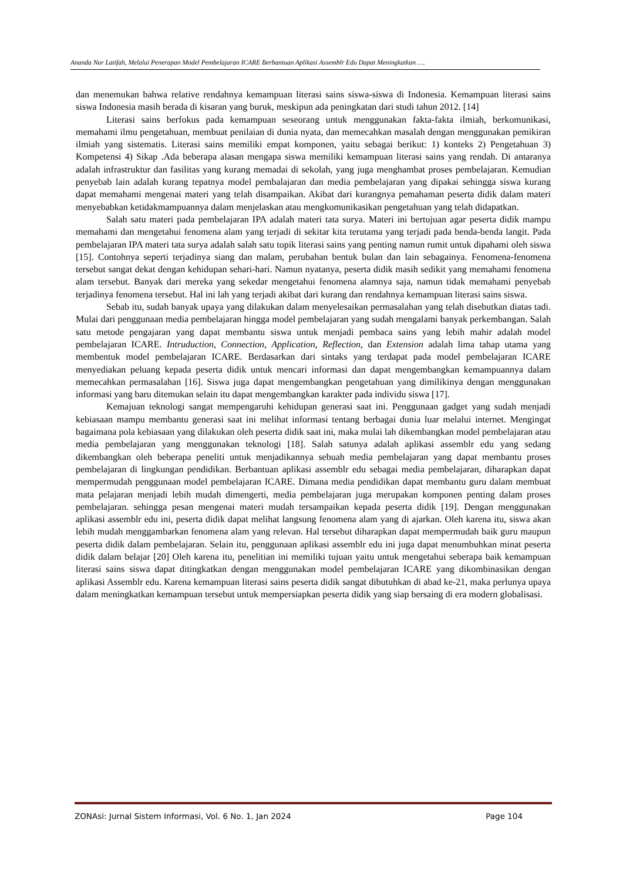Ananda Nur Latifah, Melalui Penerapan Model Pembelajaran ICARE Berbantuan Aplikasi Assemblr Edu Dapat Meningkatkan ….
dan menemukan bahwa relative rendahnya kemampuan literasi sains siswa-siswa di Indonesia. Kemampuan literasi sains siswa Indonesia masih berada di kisaran yang buruk, meskipun ada peningkatan dari studi tahun 2012. [14]
Literasi sains berfokus pada kemampuan seseorang untuk menggunakan fakta-fakta ilmiah, berkomunikasi, memahami ilmu pengetahuan, membuat penilaian di dunia nyata, dan memecahkan masalah dengan menggunakan pemikiran ilmiah yang sistematis. Literasi sains memiliki empat komponen, yaitu sebagai berikut: 1) konteks 2) Pengetahuan 3) Kompetensi 4) Sikap .Ada beberapa alasan mengapa siswa memiliki kemampuan literasi sains yang rendah. Di antaranya adalah infrastruktur dan fasilitas yang kurang memadai di sekolah, yang juga menghambat proses pembelajaran. Kemudian penyebab lain adalah kurang tepatnya model pembalajaran dan media pembelajaran yang dipakai sehingga siswa kurang dapat memahami mengenai materi yang telah disampaikan. Akibat dari kurangnya pemahaman peserta didik dalam materi menyebabkan ketidakmampuannya dalam menjelaskan atau mengkomunikasikan pengetahuan yang telah didapatkan.
Salah satu materi pada pembelajaran IPA adalah materi tata surya. Materi ini bertujuan agar peserta didik mampu memahami dan mengetahui fenomena alam yang terjadi di sekitar kita terutama yang terjadi pada benda-benda langit. Pada pembelajaran IPA materi tata surya adalah salah satu topik literasi sains yang penting namun rumit untuk dipahami oleh siswa [15]. Contohnya seperti terjadinya siang dan malam, perubahan bentuk bulan dan lain sebagainya. Fenomena-fenomena tersebut sangat dekat dengan kehidupan sehari-hari. Namun nyatanya, peserta didik masih sedikit yang memahami fenomena alam tersebut. Banyak dari mereka yang sekedar mengetahui fenomena alamnya saja, namun tidak memahami penyebab terjadinya fenomena tersebut. Hal ini lah yang terjadi akibat dari kurang dan rendahnya kemampuan literasi sains siswa.
Sebab itu, sudah banyak upaya yang dilakukan dalam menyelesaikan permasalahan yang telah disebutkan diatas tadi. Mulai dari penggunaan media pembelajaran hingga model pembelajaran yang sudah mengalami banyak perkembangan. Salah satu metode pengajaran yang dapat membantu siswa untuk menjadi pembaca sains yang lebih mahir adalah model pembelajaran ICARE. Intruduction, Connection, Application, Reflection, dan Extension adalah lima tahap utama yang membentuk model pembelajaran ICARE. Berdasarkan dari sintaks yang terdapat pada model pembelajaran ICARE menyediakan peluang kepada peserta didik untuk mencari informasi dan dapat mengembangkan kemampuannya dalam memecahkan permasalahan [16]. Siswa juga dapat mengembangkan pengetahuan yang dimilikinya dengan menggunakan informasi yang baru ditemukan selain itu dapat mengembangkan karakter pada individu siswa [17].
Kemajuan teknologi sangat mempengaruhi kehidupan generasi saat ini. Penggunaan gadget yang sudah menjadi kebiasaan mampu membantu generasi saat ini melihat informasi tentang berbagai dunia luar melalui internet. Mengingat bagaimana pola kebiasaan yang dilakukan oleh peserta didik saat ini, maka mulai lah dikembangkan model pembelajaran atau media pembelajaran yang menggunakan teknologi [18]. Salah satunya adalah aplikasi assemblr edu yang sedang dikembangkan oleh beberapa peneliti untuk menjadikannya sebuah media pembelajaran yang dapat membantu proses pembelajaran di lingkungan pendidikan. Berbantuan aplikasi assemblr edu sebagai media pembelajaran, diharapkan dapat mempermudah penggunaan model pembelajaran ICARE. Dimana media pendidikan dapat membantu guru dalam membuat mata pelajaran menjadi lebih mudah dimengerti, media pembelajaran juga merupakan komponen penting dalam proses pembelajaran. sehingga pesan mengenai materi mudah tersampaikan kepada peserta didik [19]. Dengan menggunakan aplikasi assemblr edu ini, peserta didik dapat melihat langsung fenomena alam yang di ajarkan. Oleh karena itu, siswa akan lebih mudah menggambarkan fenomena alam yang relevan. Hal tersebut diharapkan dapat mempermudah baik guru maupun peserta didik dalam pembelajaran. Selain itu, penggunaan aplikasi assemblr edu ini juga dapat menumbuhkan minat peserta didik dalam belajar [20] Oleh karena itu, penelitian ini memiliki tujuan yaitu untuk mengetahui seberapa baik kemampuan literasi sains siswa dapat ditingkatkan dengan menggunakan model pembelajaran ICARE yang dikombinasikan dengan aplikasi Assemblr edu. Karena kemampuan literasi sains peserta didik sangat dibutuhkan di abad ke-21, maka perlunya upaya dalam meningkatkan kemampuan tersebut untuk mempersiapkan peserta didik yang siap bersaing di era modern globalisasi.
ZONAsi: Jurnal Sistem Informasi, Vol. 6 No. 1, Jan 2024 Page 104